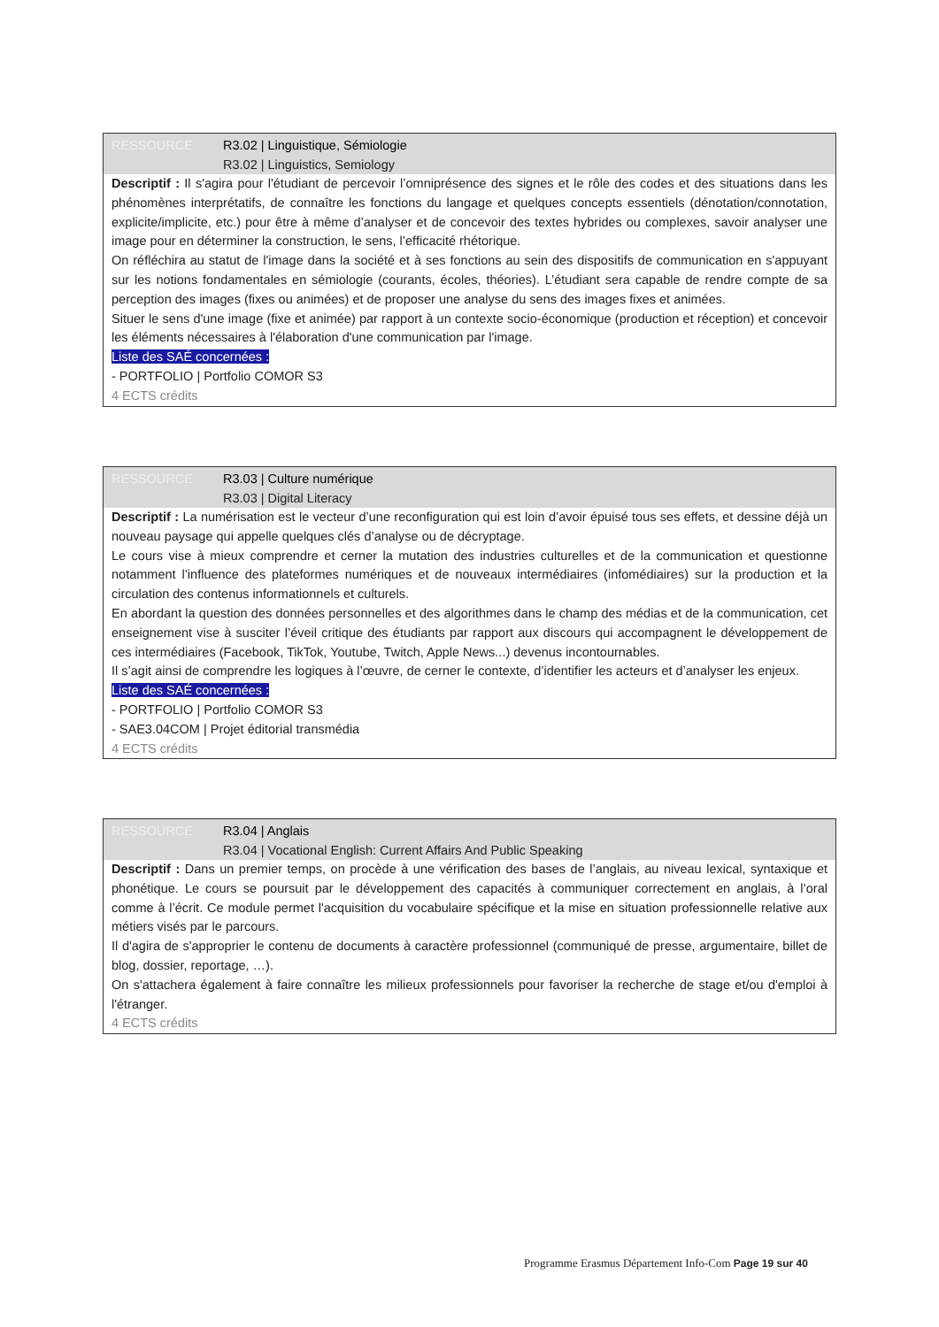RESSOURCE R3.02 | Linguistique, Sémiologie
R3.02 | Linguistics, Semiology
Descriptif : Il s'agira pour l'étudiant de percevoir l’omniprésence des signes et le rôle des codes et des situations dans les phénomènes interprétatifs, de connaître les fonctions du langage et quelques concepts essentiels (dénotation/connotation, explicite/implicite, etc.) pour être à même d’analyser et de concevoir des textes hybrides ou complexes, savoir analyser une image pour en déterminer la construction, le sens, l’efficacité rhétorique.
On réfléchira au statut de l'image dans la société et à ses fonctions au sein des dispositifs de communication en s'appuyant sur les notions fondamentales en sémiologie (courants, écoles, théories). L’étudiant sera capable de rendre compte de sa perception des images (fixes ou animées) et de proposer une analyse du sens des images fixes et animées.
Situer le sens d'une image (fixe et animée) par rapport à un contexte socio-économique (production et réception) et concevoir les éléments nécessaires à l'élaboration d'une communication par l'image.
Liste des SAÉ concernées :
- PORTFOLIO | Portfolio COMOR S3
4 ECTS crédits
RESSOURCE R3.03 | Culture numérique
R3.03 | Digital Literacy
Descriptif : La numérisation est le vecteur d’une reconfiguration qui est loin d’avoir épuisé tous ses effets, et dessine déjà un nouveau paysage qui appelle quelques clés d’analyse ou de décryptage.
Le cours vise à mieux comprendre et cerner la mutation des industries culturelles et de la communication et questionne notamment l’influence des plateformes numériques et de nouveaux intermédiaires (infomédiaires) sur la production et la circulation des contenus informationnels et culturels.
En abordant la question des données personnelles et des algorithmes dans le champ des médias et de la communication, cet enseignement vise à susciter l’éveil critique des étudiants par rapport aux discours qui accompagnent le développement de ces intermédiaires (Facebook, TikTok, Youtube, Twitch, Apple News...) devenus incontournables.
Il s’agit ainsi de comprendre les logiques à l’œuvre, de cerner le contexte, d’identifier les acteurs et d’analyser les enjeux.
Liste des SAÉ concernées :
- PORTFOLIO | Portfolio COMOR S3
- SAE3.04COM | Projet éditorial transmédia
4 ECTS crédits
RESSOURCE R3.04 | Anglais
R3.04 | Vocational English: Current Affairs And Public Speaking
Descriptif : Dans un premier temps, on procède à une vérification des bases de l’anglais, au niveau lexical, syntaxique et phonétique. Le cours se poursuit par le développement des capacités à communiquer correctement en anglais, à l’oral comme à l’écrit. Ce module permet l'acquisition du vocabulaire spécifique et la mise en situation professionnelle relative aux métiers visés par le parcours.
Il d'agira de s'approprier le contenu de documents à caractère professionnel (communiqué de presse, argumentaire, billet de blog, dossier, reportage, …).
On s'attachera également à faire connaître les milieux professionnels pour favoriser la recherche de stage et/ou d'emploi à l'étranger.
4 ECTS crédits
Programme Erasmus Département Info-Com Page 19 sur 40